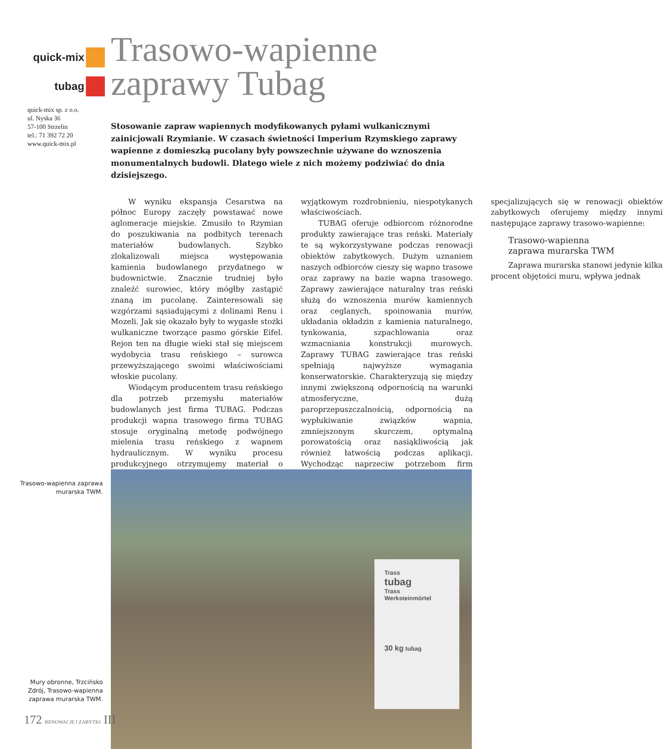quick-mix
tubag
quick-mix sp. z o.o.
ul. Nyska 36
57-100 Strzelin
tel.: 71 392 72 20
www.quick-mix.pl
Trasowo-wapienne
zaprawy Tubag
Stosowanie zapraw wapiennych modyfikowanych pyłami wulkanicznymi zainicjowali Rzymianie. W czasach świetności Imperium Rzymskiego zaprawy wapienne z domieszką pucolany były powszechnie używane do wznoszenia monumentalnych budowli. Dlatego wiele z nich możemy podziwiać do dnia dzisiejszego.
W wyniku ekspansja Cesarstwa na północ Europy zaczęły powstawać nowe aglomeracje miejskie. Zmusiło to Rzymian do poszukiwania na podbitych terenach materiałów budowlanych. Szybko zlokalizowali miejsca występowania kamienia budowlanego przydatnego w budownictwie. Znacznie trudniej było znaleźć surowiec, który mógłby zastąpić znaną im pucolanę. Zainteresowali się wzgórzami sąsiadującymi z dolinami Renu i Mozeli. Jak się okazało były to wygasłe stożki wulkaniczne tworzące pasmo górskie Eifel. Rejon ten na długie wieki stał się miejscem wydobycia trasu reńskiego – surowca przewyższającego swoimi właściwościami włoskie pucolany.
Wiodącym producentem trasu reńskiego dla potrzeb przemysłu materiałów budowlanych jest firma TUBAG. Podczas produkcji wapna trasowego firma TUBAG stosuje oryginalną metodę podwójnego mielenia trasu reńskiego z wapnem hydraulicznym. W wyniku procesu produkcyjnego otrzymujemy materiał o wyjątkowym rozdrobnieniu, niespotykanych właściwościach.
TUBAG oferuje odbiorcom różnorodne produkty zawierające tras reński. Materiały te są wykorzystywane podczas renowacji obiektów zabytkowych. Dużym uznaniem naszych odbiorców cieszy się wapno trasowe oraz zaprawy na bazie wapna trasowego. Zaprawy zawierające naturalny tras reński służą do wznoszenia murów kamiennych oraz ceglanych, spoinowania murów, układania okładzin z kamienia naturalnego, tynkowania, szpachlowania oraz wzmacniania konstrukcji murowych. Zaprawy TUBAG zawierające tras reński spełniają najwyższe wymagania konserwatorskie. Charakteryzują się między innymi zwiększoną odpornością na warunki atmosferyczne, dużą paroprzepuszczalnością, odpornością na wypłukiwanie związków wapnia, zmniejszonym skurczem, optymalną porowatością oraz nasiąkliwością jak również łatwością podczas aplikacji. Wychodząc naprzeciw potrzebom firm specjalizujących się w renowacji obiektów zabytkowych oferujemy między innymi następujące zaprawy trasowo-wapienne:
Trasowo-wapienna
zaprawa murarska TWM
Zaprawa murarska stanowi jedynie kilka procent objętości muru, wpływa jednak
Trasowo-wapienna zaprawa murarska TWM.
Mury obronne, Trzcińsko Zdrój, Trasowo-wapienna zaprawa murarska TWM.
Trass
tubag
Trass
Werksteinmörtel
30 kg tubag
172 RENOWACJE I ZABYTKI III